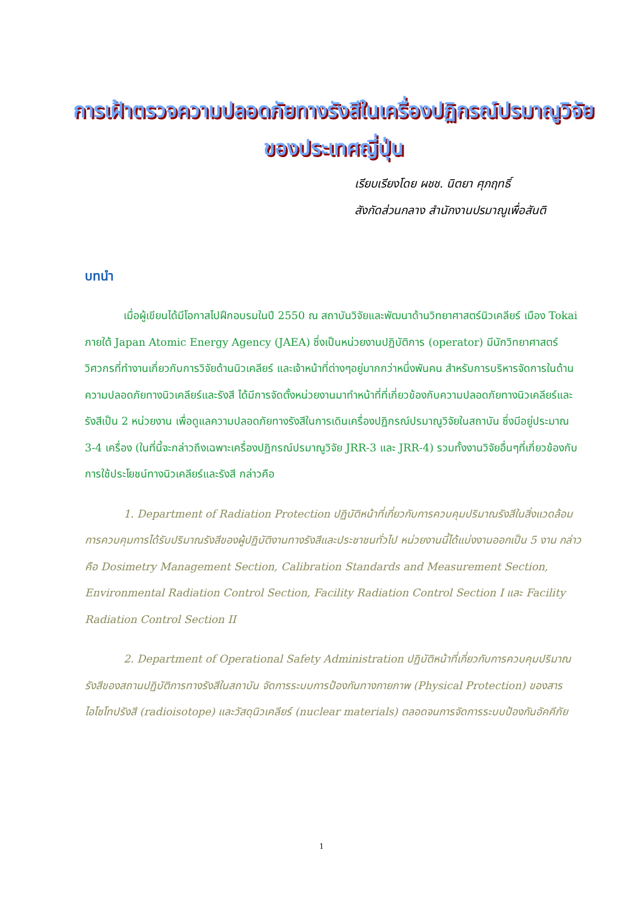การเฝ้าตรวจความปลอดภัยทางรังสีในเครื่องปฏิกรณ์ปรมาณูวิจัย
ของประเทศญี่ปุ่น
เรียบเรียงโดย ผชช. นิตยา ศุภฤทธิ์
สังกัดส่วนกลาง สำนักงานปรมาณูเพื่อสันติ
บทนำ
เมื่อผู้เขียนได้มีโอกาสไปฝึกอบรมในปี 2550 ณ สถาบันวิจัยและพัฒนาด้านวิทยาศาสตร์นิวเคลียร์ เมือง Tokai ภายใต้ Japan Atomic Energy Agency (JAEA) ซึ่งเป็นหน่วยงานปฏิบัติการ (operator) มีนักวิทยาศาสตร์ วิศวกรที่ทำงานเกี่ยวกับการวิจัยด้านนิวเคลียร์ และเจ้าหน้าที่ต่างๆอยู่มากกว่าหนึ่งพันคน สำหรับการบริหารจัดการในด้านความปลอดภัยทางนิวเคลียร์และรังสี ได้มีการจัดตั้งหน่วยงานมาทำหน้าที่ที่เกี่ยวข้องกับความปลอดภัยทางนิวเคลียร์และรังสีเป็น 2 หน่วยงาน เพื่อดูแลความปลอดภัยทางรังสีในการเดินเครื่องปฏิกรณ์ปรมาณูวิจัยในสถาบัน ซึ่งมีอยู่ประมาณ 3-4 เครื่อง (ในที่นี้จะกล่าวถึงเฉพาะเครื่องปฏิกรณ์ปรมาณูวิจัย JRR-3 และ JRR-4) รวมทั้งงานวิจัยอื่นๆที่เกี่ยวข้องกับการใช้ประโยชน์ทางนิวเคลียร์และรังสี กล่าวคือ
1. Department of Radiation Protection ปฏิบัติหน้าที่เกี่ยวกับการควบคุมปริมาณรังสีในสิ่งแวดล้อม การควบคุมการได้รับปริมาณรังสีของผู้ปฏิบัติงานทางรังสีและประชาชนทั่วไป หน่วยงานนี้ได้แบ่งงานออกเป็น 5 งาน กล่าวคือ Dosimetry Management Section, Calibration Standards and Measurement Section, Environmental Radiation Control Section, Facility Radiation Control Section I และ Facility Radiation Control Section II
2. Department of Operational Safety Administration ปฏิบัติหน้าที่เกี่ยวกับการควบคุมปริมาณรังสีของสถานปฏิบัติการทางรังสีในสถาบัน จัดการระบบการป้องกันทางกายภาพ (Physical Protection) ของสารไอโซโทปรังสี (radioisotope) และวัสดุนิวเคลียร์ (nuclear materials) ตลอดจนการจัดการระบบป้องกันอัคคีภัย
1